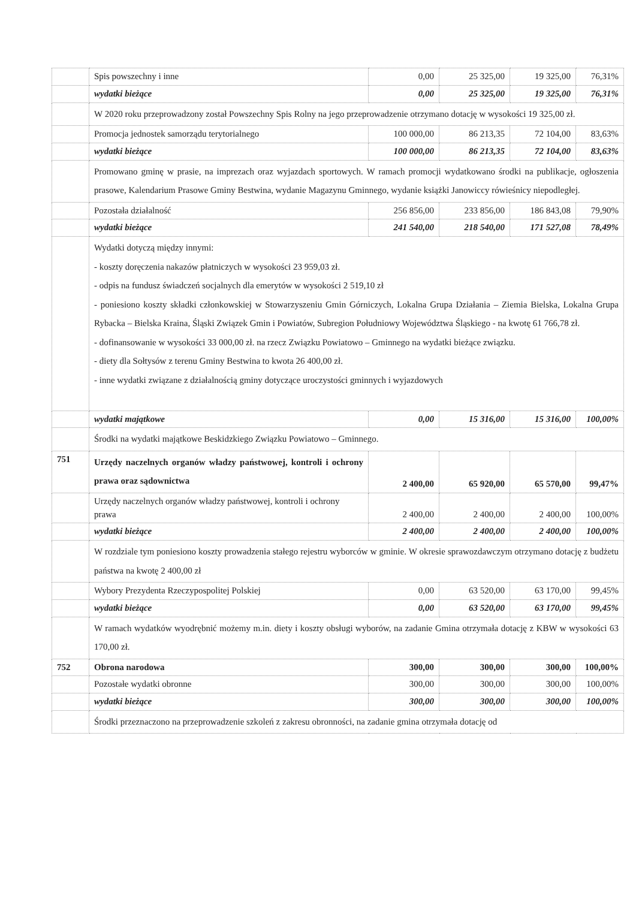| | Spis powszechny i inne | 0,00 | 25 325,00 | 19 325,00 | 76,31% |
| | wydatki bieżące | 0,00 | 25 325,00 | 19 325,00 | 76,31% |
| | W 2020 roku przeprowadzony został Powszechny Spis Rolny na jego przeprowadzenie otrzymano dotację w wysokości 19 325,00 zł. | | | | |
| | Promocja jednostek samorządu terytorialnego | 100 000,00 | 86 213,35 | 72 104,00 | 83,63% |
| | wydatki bieżące | 100 000,00 | 86 213,35 | 72 104,00 | 83,63% |
| | Promowano gminę w prasie, na imprezach oraz wyjazdach sportowych. W ramach promocji wydatkowano środki na publikacje, ogłoszenia prasowe, Kalendarium Prasowe Gminy Bestwina, wydanie Magazynu Gminnego, wydanie książki Janowiccy rówieśnicy niepodległej. | | | | |
| | Pozostała działalność | 256 856,00 | 233 856,00 | 186 843,08 | 79,90% |
| | wydatki bieżące | 241 540,00 | 218 540,00 | 171 527,08 | 78,49% |
| | Wydatki dotyczą między innymi: - koszty doręczenia nakazów płatniczych w wysokości 23 959,03 zł. - odpis na fundusz świadczeń socjalnych dla emerytów w wysokości 2 519,10 zł - poniesiono koszty składki członkowskiej w Stowarzyszeniu Gmin Górniczych, Lokalna Grupa Działania – Ziemia Bielska, Lokalna Grupa Rybacka – Bielska Kraina, Śląski Związek Gmin i Powiatów, Subregion Południowy Województwa Śląskiego - na kwotę 61 766,78 zł. - dofinansowanie w wysokości 33 000,00 zł. na rzecz Związku Powiatowo – Gminnego na wydatki bieżące związku. - diety dla Sołtysów z terenu Gminy Bestwina to kwota 26 400,00 zł. - inne wydatki związane z działalnością gminy dotyczące uroczystości gminnych i wyjazdowych | | | | |
| | wydatki majątkowe | 0,00 | 15 316,00 | 15 316,00 | 100,00% |
| | Środki na wydatki majątkowe Beskidzkiego Związku Powiatowo – Gminnego. | | | | |
| 751 | Urzędy naczelnych organów władzy państwowej, kontroli i ochrony prawa oraz sądownictwa | 2 400,00 | 65 920,00 | 65 570,00 | 99,47% |
| | Urzędy naczelnych organów władzy państwowej, kontroli i ochrony prawa | 2 400,00 | 2 400,00 | 2 400,00 | 100,00% |
| | wydatki bieżące | 2 400,00 | 2 400,00 | 2 400,00 | 100,00% |
| | W rozdziale tym poniesiono koszty prowadzenia stałego rejestru wyborców w gminie. W okresie sprawozdawczym otrzymano dotację z budżetu państwa na kwotę 2 400,00 zł | | | | |
| | Wybory Prezydenta Rzeczypospolitej Polskiej | 0,00 | 63 520,00 | 63 170,00 | 99,45% |
| | wydatki bieżące | 0,00 | 63 520,00 | 63 170,00 | 99,45% |
| | W ramach wydatków wyodrębnić możemy m.in. diety i koszty obsługi wyborów, na zadanie Gmina otrzymała dotację z KBW w wysokości 63 170,00 zł. | | | | |
| 752 | Obrona narodowa | 300,00 | 300,00 | 300,00 | 100,00% |
| | Pozostałe wydatki obronne | 300,00 | 300,00 | 300,00 | 100,00% |
| | wydatki bieżące | 300,00 | 300,00 | 300,00 | 100,00% |
| | Środki przeznaczono na przeprowadzenie szkoleń z zakresu obronności, na zadanie gmina otrzymała dotację od | | | | |